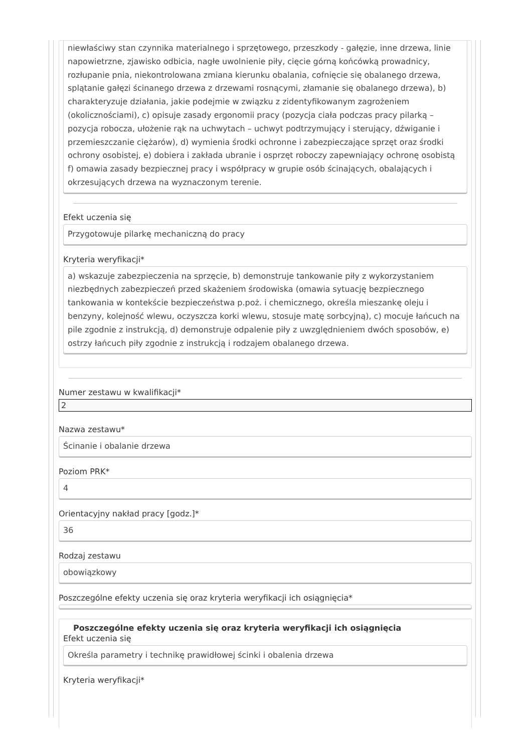niewłaściwy stan czynnika materialnego i sprzętowego, przeszkody - gałęzie, inne drzewa, linie napowietrzne, zjawisko odbicia, nagłe uwolnienie piły, cięcie górną końcówką prowadnicy, rozłupanie pnia, niekontrolowana zmiana kierunku obalania, cofnięcie się obalanego drzewa, splątanie gałęzi ścinanego drzewa z drzewami rosnącymi, złamanie się obalanego drzewa), b) charakteryzuje działania, jakie podejmie w związku z zidentyfikowanym zagrożeniem (okolicznościami), c) opisuje zasady ergonomii pracy (pozycja ciała podczas pracy pilarką – pozycja robocza, ułożenie rąk na uchwytach – uchwyt podtrzymujący i sterujący, dźwiganie i przemieszczanie ciężarów), d) wymienia środki ochronne i zabezpieczające sprzęt oraz środki ochrony osobistej, e) dobiera i zakłada ubranie i osprzęt roboczy zapewniający ochronę osobistą f) omawia zasady bezpiecznej pracy i współpracy w grupie osób ścinających, obalających i okrzesujących drzewa na wyznaczonym terenie.
Efekt uczenia się
Przygotowuje pilarkę mechaniczną do pracy
Kryteria weryfikacji*
a) wskazuje zabezpieczenia na sprzęcie, b) demonstruje tankowanie piły z wykorzystaniem niezbędnych zabezpieczeń przed skażeniem środowiska (omawia sytuację bezpiecznego tankowania w kontekście bezpieczeństwa p.poż. i chemicznego, określa mieszankę oleju i benzyny, kolejność wlewu, oczyszcza korki wlewu, stosuje matę sorbcyjną), c) mocuje łańcuch na pile zgodnie z instrukcją, d) demonstruje odpalenie piły z uwzględnieniem dwóch sposobów, e) ostrzy łańcuch piły zgodnie z instrukcją i rodzajem obalanego drzewa.
Numer zestawu w kwalifikacji*
2
Nazwa zestawu*
Ścinanie i obalanie drzewa
Poziom PRK*
4
Orientacyjny nakład pracy [godz.]*
36
Rodzaj zestawu
obowiązkowy
Poszczególne efekty uczenia się oraz kryteria weryfikacji ich osiągnięcia*
Poszczególne efekty uczenia się oraz kryteria weryfikacji ich osiągnięcia
Efekt uczenia się
Określa parametry i technikę prawidłowej ścinki i obalenia drzewa
Kryteria weryfikacji*